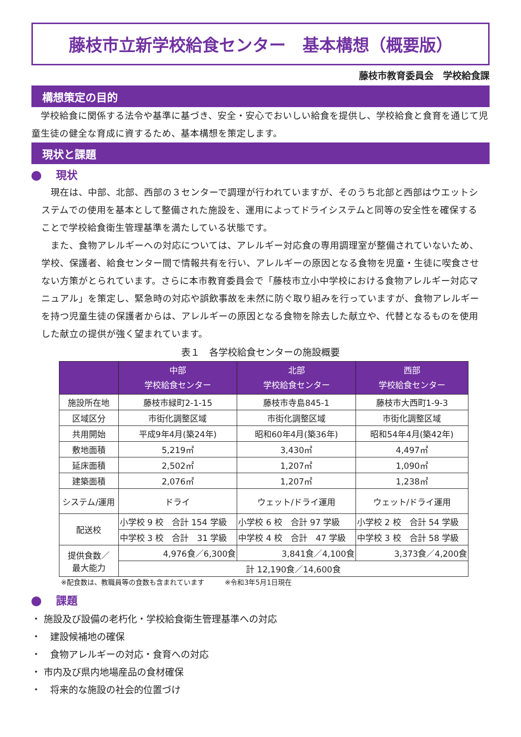藤枝市立新学校給食センター　基本構想（概要版）
藤枝市教育委員会　学校給食課
構想策定の目的
　学校給食に関係する法令や基準に基づき、安全・安心でおいしい給食を提供し、学校給食と食育を通じて児童生徒の健全な育成に資するため、基本構想を策定します。
現状と課題
現状
　現在は、中部、北部、西部の３センターで調理が行われていますが、そのうち北部と西部はウエットシステムでの使用を基本として整備された施設を、運用によってドライシステムと同等の安全性を確保することで学校給食衛生管理基準を満たしている状態です。
　また、食物アレルギーへの対応については、アレルギー対応食の専用調理室が整備されていないため、学校、保護者、給食センター間で情報共有を行い、アレルギーの原因となる食物を児童・生徒に喫食させない方策がとられています。さらに本市教育委員会で「藤枝市立小中学校における食物アレルギー対応マニュアル」を策定し、緊急時の対応や誤飲事故を未然に防ぐ取り組みを行っていますが、食物アレルギーを持つ児童生徒の保護者からは、アレルギーの原因となる食物を除去した献立や、代替となるものを使用した献立の提供が強く望まれています。
表１　各学校給食センターの施設概要
| | 中部 学校給食センター | 北部 学校給食センター | 西部 学校給食センター |
| --- | --- | --- | --- |
| 施設所在地 | 藤枝市緑町2-1-15 | 藤枝市寺島845-1 | 藤枝市大西町1-9-3 |
| 区域区分 | 市街化調整区域 | 市街化調整区域 | 市街化調整区域 |
| 共用開始 | 平成9年4月(築24年) | 昭和60年4月(築36年) | 昭和54年4月(築42年) |
| 敷地面積 | 5,219㎡ | 3,430㎡ | 4,497㎡ |
| 延床面積 | 2,502㎡ | 1,207㎡ | 1,090㎡ |
| 建築面積 | 2,076㎡ | 1,207㎡ | 1,238㎡ |
| システム/運用 | ドライ | ウェット/ドライ運用 | ウェット/ドライ運用 |
| 配送校 | 小学校 9 校 合計 154 学級 | 小学校 6 校 合計 97 学級 | 小学校 2 校 合計 54 学級 |
| | 中学校 3 校 合計 31 学級 | 中学校 4 校 合計 47 学級 | 中学校 3 校 合計 58 学級 |
| 提供食数／ 最大能力 | 4,976食／6,300食 | 3,841食／4,100食 | 3,373食／4,200食 |
| | 計 12,190食／14,600食 | | |
※配食数は、教職員等の食数も含まれています　　　※令和3年5月1日現在
課題
・ 施設及び設備の老朽化・学校給食衛生管理基準への対応
・　建設候補地の確保
・　食物アレルギーの対応・食育への対応
・ 市内及び県内地場産品の食材確保
・　将来的な施設の社会的位置づけ